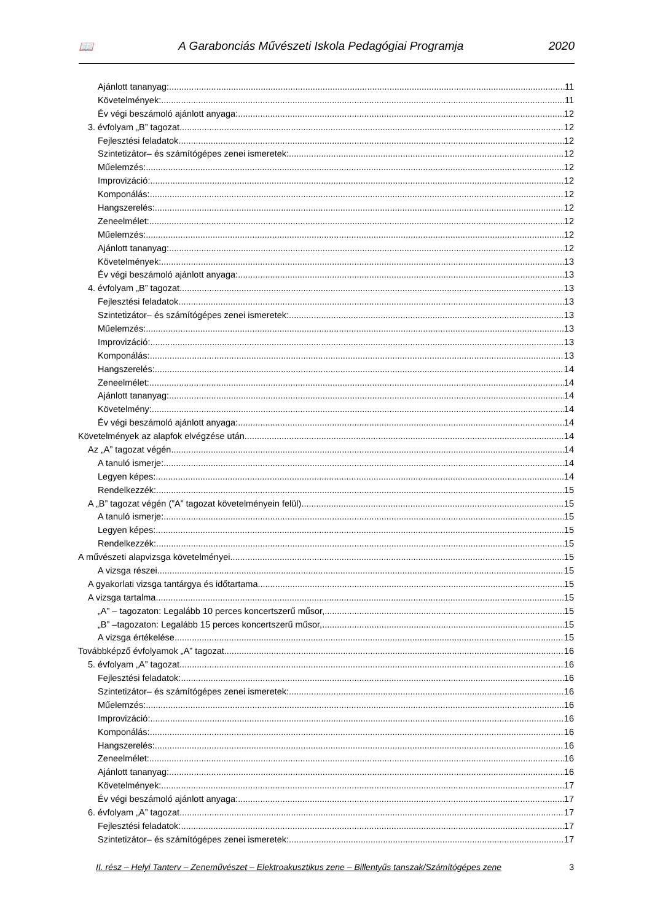📖 A Garabonciás Művészeti Iskola Pedagógiai Programja 2020
Ajánlott tananyag: 11
Követelmények: 11
Év végi beszámoló ajánlott anyaga: 12
3. évfolyam „B” tagozat 12
Fejlesztési feladatok 12
Szintetizátor– és számítógépes zenei ismeretek: 12
Műelemzés: 12
Improvizáció: 12
Komponálás: 12
Hangszerelés: 12
Zeneelmélet: 12
Műelemzés: 12
Ajánlott tananyag: 12
Követelmények: 13
Év végi beszámoló ajánlott anyaga: 13
4. évfolyam „B” tagozat 13
Fejlesztési feladatok 13
Szintetizátor– és számítógépes zenei ismeretek: 13
Műelemzés: 13
Improvizáció: 13
Komponálás: 13
Hangszerelés: 14
Zeneelmélet: 14
Ajánlott tananyag: 14
Követelmény: 14
Év végi beszámoló ajánlott anyaga: 14
Követelmények az alapfok elvégzése után 14
Az „A” tagozat végén 14
A tanuló ismerje: 14
Legyen képes: 14
Rendelkezzék: 15
A „B” tagozat végén (”A” tagozat követelményein felül) 15
A tanuló ismerje: 15
Legyen képes: 15
Rendelkezzék: 15
A művészeti alapvizsga követelményei 15
A vizsga részei 15
A gyakorlati vizsga tantárgya és időtartama 15
A vizsga tartalma 15
„A” – tagozaton: Legalább 10 perces koncertszerű műsor, 15
„B” –tagozaton: Legalább 15 perces koncertszerű műsor, 15
A vizsga értékelése 15
Továbbképző évfolyamok „A” tagozat 16
5. évfolyam „A” tagozat 16
Fejlesztési feladatok: 16
Szintetizátor– és számítógépes zenei ismeretek: 16
Műelemzés: 16
Improvizáció: 16
Komponálás: 16
Hangszerelés: 16
Zeneelmélet: 16
Ajánlott tananyag: 16
Követelmények: 17
Év végi beszámoló ajánlott anyaga: 17
6. évfolyam „A” tagozat 17
Fejlesztési feladatok: 17
Szintetizátor– és számítógépes zenei ismeretek: 17
II. rész – Helyi Tanterv – Zeneművészet – Elektroakusztikus zene – Billentyűs tanszak/Számítógépes zene 3